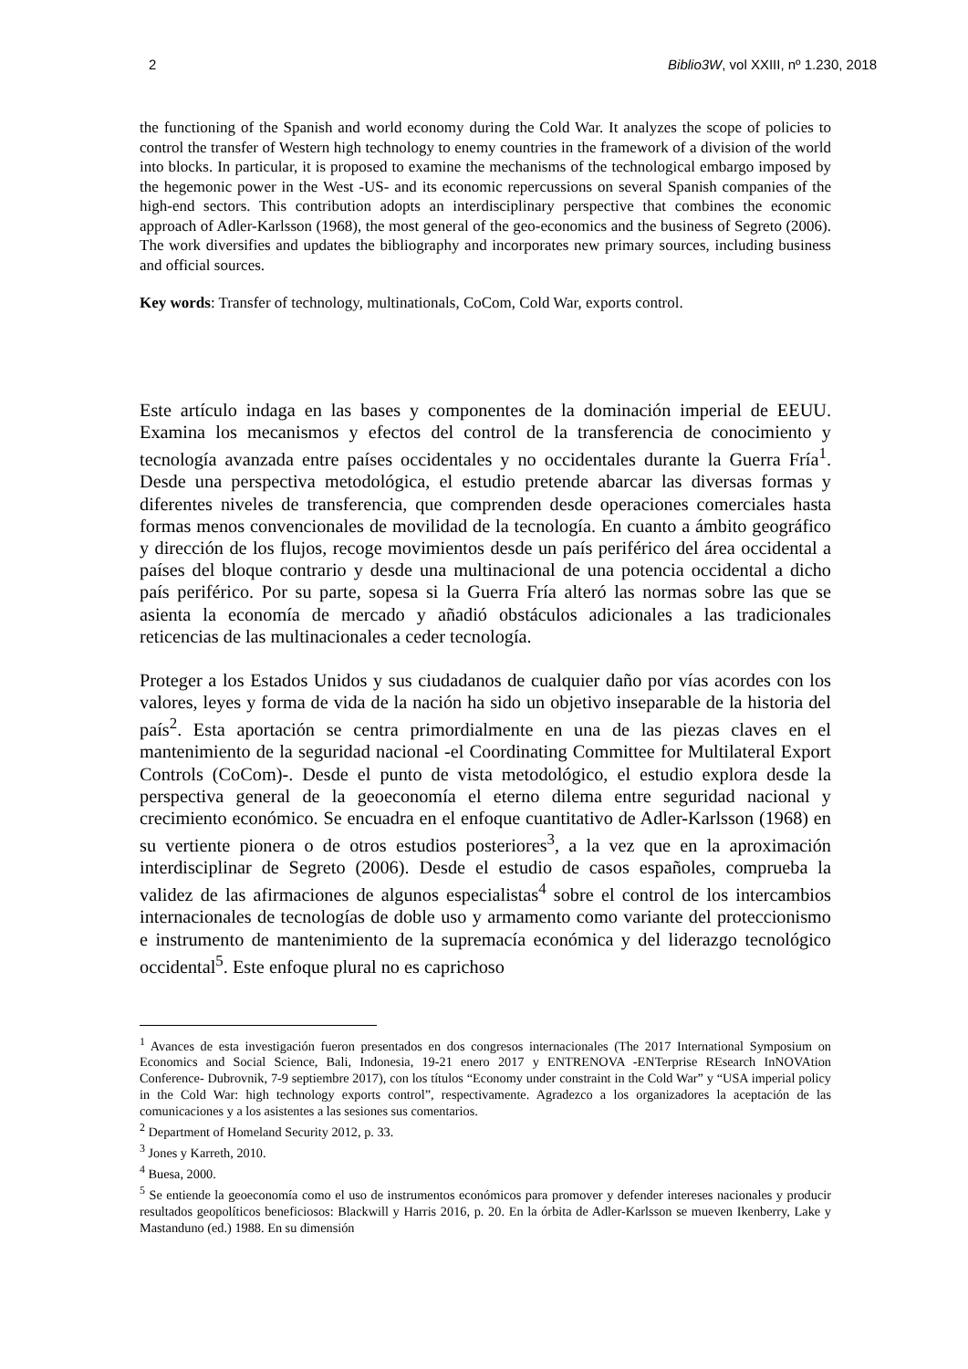2 Biblio3W, vol XXIII, nº 1.230, 2018
the functioning of the Spanish and world economy during the Cold War. It analyzes the scope of policies to control the transfer of Western high technology to enemy countries in the framework of a division of the world into blocks. In particular, it is proposed to examine the mechanisms of the technological embargo imposed by the hegemonic power in the West -US- and its economic repercussions on several Spanish companies of the high-end sectors. This contribution adopts an interdisciplinary perspective that combines the economic approach of Adler-Karlsson (1968), the most general of the geo-economics and the business of Segreto (2006). The work diversifies and updates the bibliography and incorporates new primary sources, including business and official sources.
Key words: Transfer of technology, multinationals, CoCom, Cold War, exports control.
Este artículo indaga en las bases y componentes de la dominación imperial de EEUU. Examina los mecanismos y efectos del control de la transferencia de conocimiento y tecnología avanzada entre países occidentales y no occidentales durante la Guerra Fría<sup>1</sup>. Desde una perspectiva metodológica, el estudio pretende abarcar las diversas formas y diferentes niveles de transferencia, que comprenden desde operaciones comerciales hasta formas menos convencionales de movilidad de la tecnología. En cuanto a ámbito geográfico y dirección de los flujos, recoge movimientos desde un país periférico del área occidental a países del bloque contrario y desde una multinacional de una potencia occidental a dicho país periférico. Por su parte, sopesa si la Guerra Fría alteró las normas sobre las que se asienta la economía de mercado y añadió obstáculos adicionales a las tradicionales reticencias de las multinacionales a ceder tecnología.
Proteger a los Estados Unidos y sus ciudadanos de cualquier daño por vías acordes con los valores, leyes y forma de vida de la nación ha sido un objetivo inseparable de la historia del país<sup>2</sup>. Esta aportación se centra primordialmente en una de las piezas claves en el mantenimiento de la seguridad nacional -el Coordinating Committee for Multilateral Export Controls (CoCom)-. Desde el punto de vista metodológico, el estudio explora desde la perspectiva general de la geoeconomía el eterno dilema entre seguridad nacional y crecimiento económico. Se encuadra en el enfoque cuantitativo de Adler-Karlsson (1968) en su vertiente pionera o de otros estudios posteriores<sup>3</sup>, a la vez que en la aproximación interdisciplinar de Segreto (2006). Desde el estudio de casos españoles, comprueba la validez de las afirmaciones de algunos especialistas<sup>4</sup> sobre el control de los intercambios internacionales de tecnologías de doble uso y armamento como variante del proteccionismo e instrumento de mantenimiento de la supremacía económica y del liderazgo tecnológico occidental<sup>5</sup>. Este enfoque plural no es caprichoso
<sup>1</sup> Avances de esta investigación fueron presentados en dos congresos internacionales (The 2017 International Symposium on Economics and Social Science, Bali, Indonesia, 19-21 enero 2017 y ENTRENOVA -ENTerprise REsearch InNOVAtion Conference- Dubrovnik, 7-9 septiembre 2017), con los títulos “Economy under constraint in the Cold War” y “USA imperial policy in the Cold War: high technology exports control”, respectivamente. Agradezco a los organizadores la aceptación de las comunicaciones y a los asistentes a las sesiones sus comentarios.
<sup>2</sup> Department of Homeland Security 2012, p. 33.
<sup>3</sup> Jones y Karreth, 2010.
<sup>4</sup> Buesa, 2000.
<sup>5</sup> Se entiende la geoeconomía como el uso de instrumentos económicos para promover y defender intereses nacionales y producir resultados geopolíticos beneficiosos: Blackwill y Harris 2016, p. 20. En la órbita de Adler-Karlsson se mueven Ikenberry, Lake y Mastanduno (ed.) 1988. En su dimensión